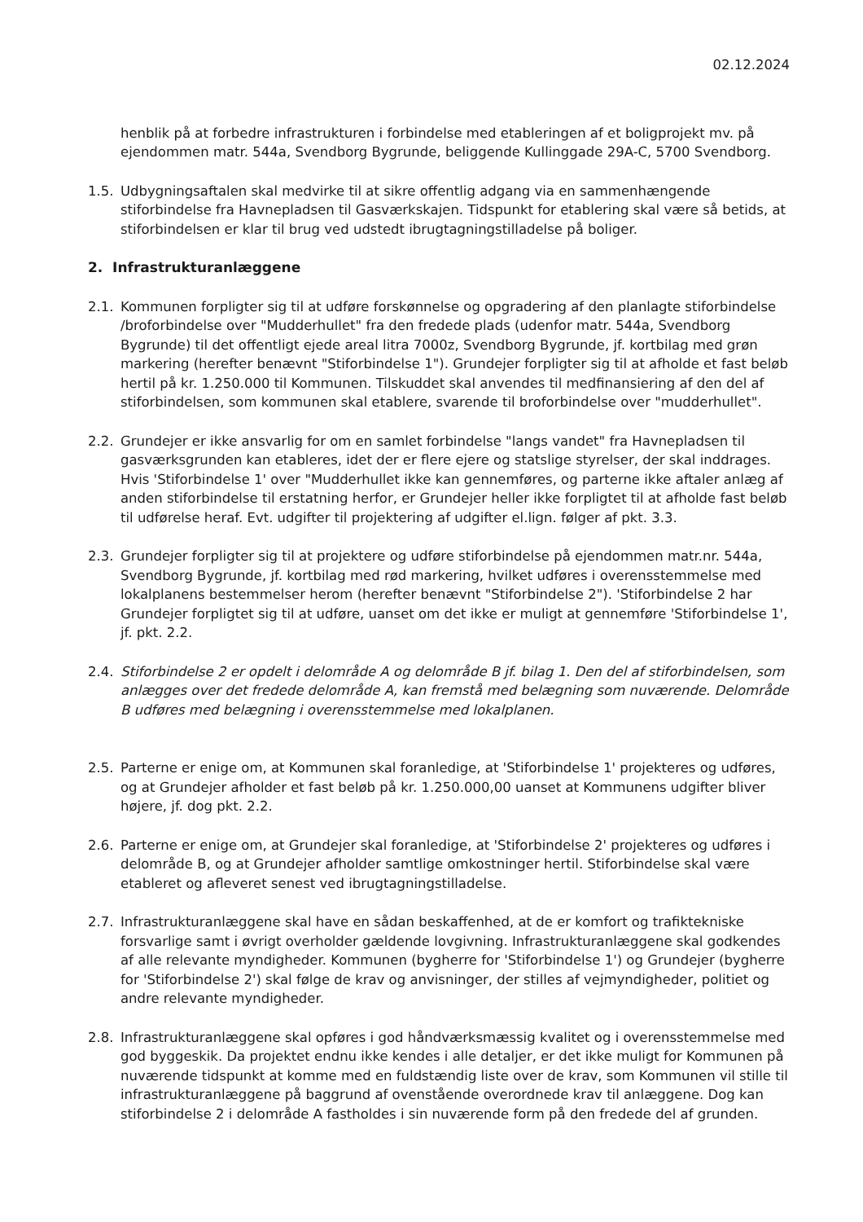02.12.2024
henblik på at forbedre infrastrukturen i forbindelse med etableringen af et boligprojekt mv. på ejendommen matr. 544a, Svendborg Bygrunde, beliggende Kullinggade 29A-C, 5700 Svendborg.
1.5. Udbygningsaftalen skal medvirke til at sikre offentlig adgang via en sammenhængende stiforbindelse fra Havnepladsen til Gasværkskajen. Tidspunkt for etablering skal være så betids, at stiforbindelsen er klar til brug ved udstedt ibrugtagningstilladelse på boliger.
2. Infrastrukturanlæggene
2.1. Kommunen forpligter sig til at udføre forskønnelse og opgradering af den planlagte stiforbindelse /broforbindelse over "Mudderhullet" fra den fredede plads (udenfor matr. 544a, Svendborg Bygrunde) til det offentligt ejede areal litra 7000z, Svendborg Bygrunde, jf. kortbilag med grøn markering (herefter benævnt "Stiforbindelse 1"). Grundejer forpligter sig til at afholde et fast beløb hertil på kr. 1.250.000 til Kommunen. Tilskuddet skal anvendes til medfinansiering af den del af stiforbindelsen, som kommunen skal etablere, svarende til broforbindelse over "mudderhullet".
2.2. Grundejer er ikke ansvarlig for om en samlet forbindelse "langs vandet" fra Havnepladsen til gasværksgrunden kan etableres, idet der er flere ejere og statslige styrelser, der skal inddrages. Hvis 'Stiforbindelse 1' over "Mudderhullet ikke kan gennemføres, og parterne ikke aftaler anlæg af anden stiforbindelse til erstatning herfor, er Grundejer heller ikke forpligtet til at afholde fast beløb til udførelse heraf. Evt. udgifter til projektering af udgifter el.lign. følger af pkt. 3.3.
2.3. Grundejer forpligter sig til at projektere og udføre stiforbindelse på ejendommen matr.nr. 544a, Svendborg Bygrunde, jf. kortbilag med rød markering, hvilket udføres i overensstemmelse med lokalplanens bestemmelser herom (herefter benævnt "Stiforbindelse 2"). 'Stiforbindelse 2 har Grundejer forpligtet sig til at udføre, uanset om det ikke er muligt at gennemføre 'Stiforbindelse 1', jf. pkt. 2.2.
2.4. Stiforbindelse 2 er opdelt i delområde A og delområde B jf. bilag 1. Den del af stiforbindelsen, som anlægges over det fredede delområde A, kan fremstå med belægning som nuværende. Delområde B udføres med belægning i overensstemmelse med lokalplanen.
2.5. Parterne er enige om, at Kommunen skal foranledige, at 'Stiforbindelse 1' projekteres og udføres, og at Grundejer afholder et fast beløb på kr. 1.250.000,00 uanset at Kommunens udgifter bliver højere, jf. dog pkt. 2.2.
2.6. Parterne er enige om, at Grundejer skal foranledige, at 'Stiforbindelse 2' projekteres og udføres i delområde B, og at Grundejer afholder samtlige omkostninger hertil. Stiforbindelse skal være etableret og afleveret senest ved ibrugtagningstilladelse.
2.7. Infrastrukturanlæggene skal have en sådan beskaffenhed, at de er komfort og trafiktekniske forsvarlige samt i øvrigt overholder gældende lovgivning. Infrastrukturanlæggene skal godkendes af alle relevante myndigheder. Kommunen (bygherre for 'Stiforbindelse 1') og Grundejer (bygherre for 'Stiforbindelse 2') skal følge de krav og anvisninger, der stilles af vejmyndigheder, politiet og andre relevante myndigheder.
2.8. Infrastrukturanlæggene skal opføres i god håndværksmæssig kvalitet og i overensstemmelse med god byggeskik. Da projektet endnu ikke kendes i alle detaljer, er det ikke muligt for Kommunen på nuværende tidspunkt at komme med en fuldstændig liste over de krav, som Kommunen vil stille til infrastrukturanlæggene på baggrund af ovenstående overordnede krav til anlæggene. Dog kan stiforbindelse 2 i delområde A fastholdes i sin nuværende form på den fredede del af grunden.